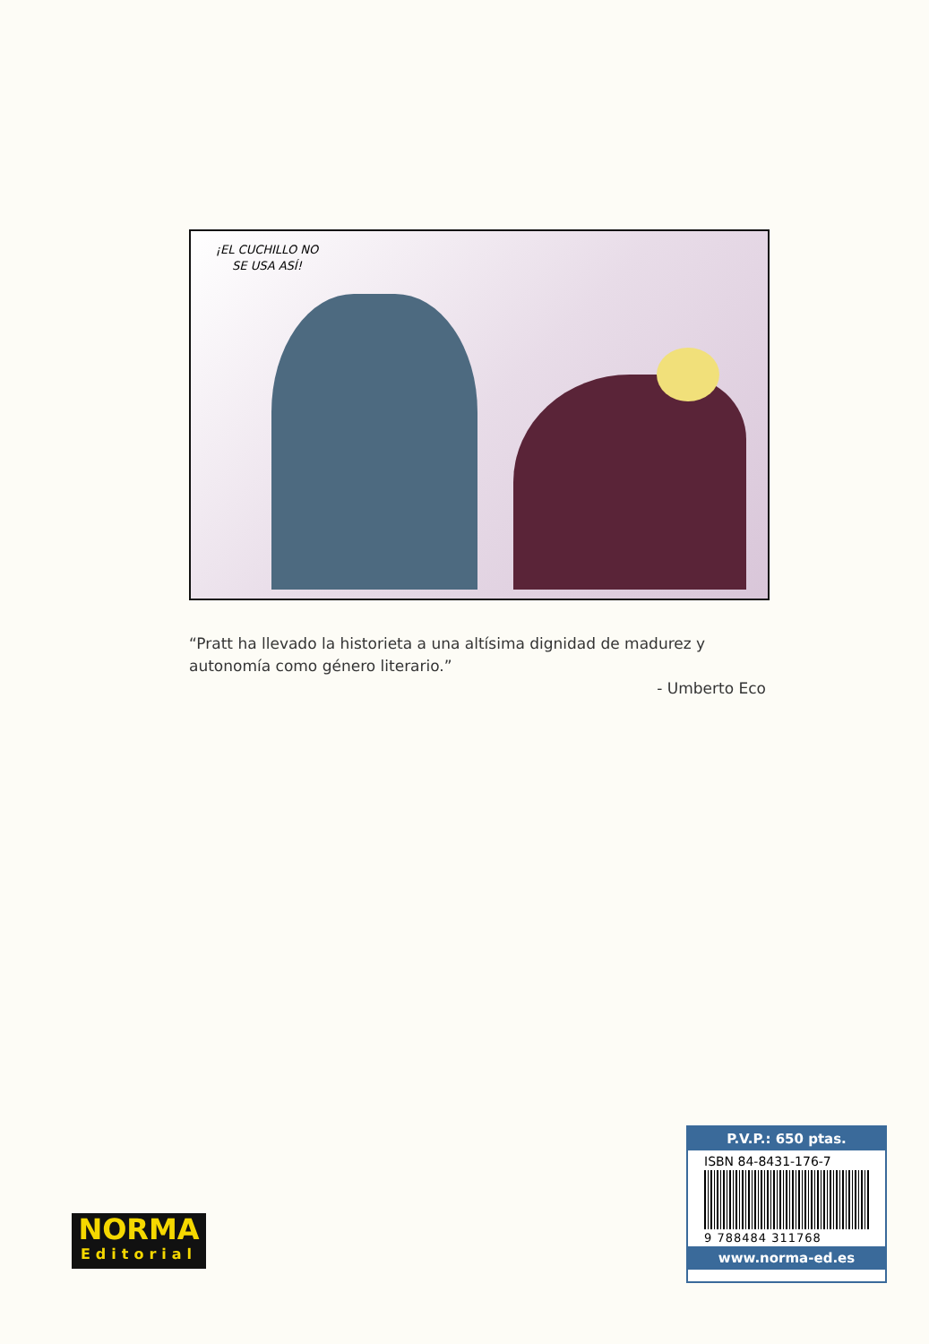¡EL CUCHILLO NO SE USA ASÍ!
“Pratt ha llevado la historieta a una altísima dignidad de madurez y autonomía como género literario.”
- Umberto Eco
NORMA
Editorial
P.V.P.: 650 ptas.
ISBN 84-8431-176-7
9 788484 311768
www.norma-ed.es